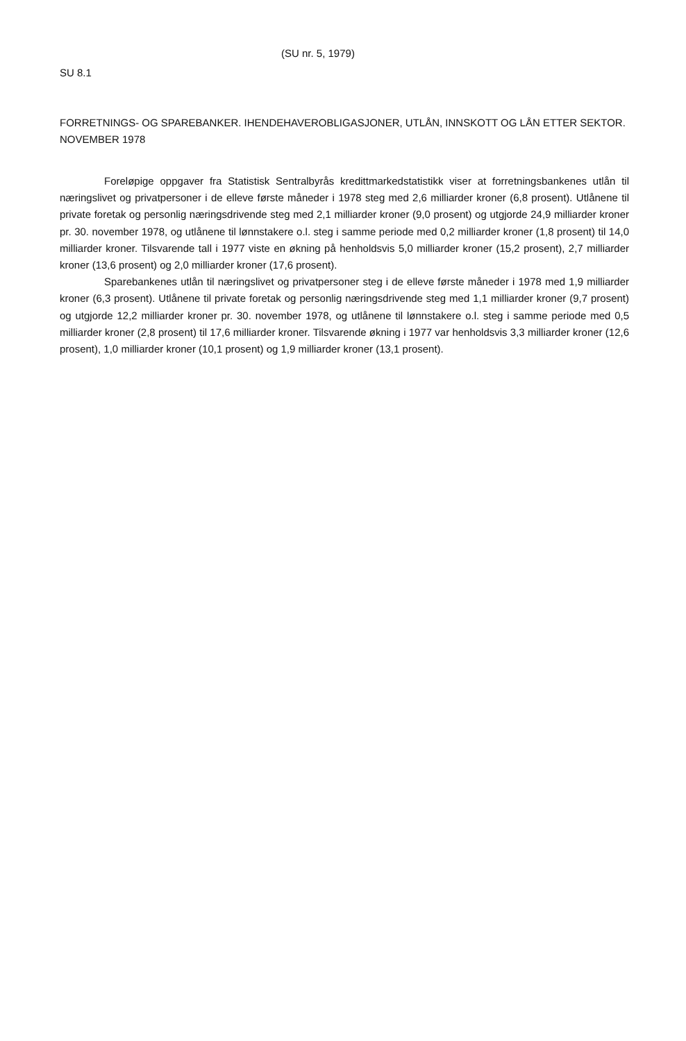(SU nr. 5, 1979)
SU 8.1
FORRETNINGS- OG SPAREBANKER. IHENDEHAVEROBLIGASJONER, UTLÅN, INNSKOTT OG LÅN ETTER SEKTOR.
NOVEMBER 1978
Foreløpige oppgaver fra Statistisk Sentralbyrås kredittmarkedstatistikk viser at forretningsbankenes utlån til næringslivet og privatpersoner i de elleve første måneder i 1978 steg med 2,6 milliarder kroner (6,8 prosent). Utlånene til private foretak og personlig næringsdrivende steg med 2,1 milliarder kroner (9,0 prosent) og utgjorde 24,9 milliarder kroner pr. 30. november 1978, og utlånene til lønnstakere o.l. steg i samme periode med 0,2 milliarder kroner (1,8 prosent) til 14,0 milliarder kroner. Tilsvarende tall i 1977 viste en økning på henholdsvis 5,0 milliarder kroner (15,2 prosent), 2,7 milliarder kroner (13,6 prosent) og 2,0 milliarder kroner (17,6 prosent).
Sparebankenes utlån til næringslivet og privatpersoner steg i de elleve første måneder i 1978 med 1,9 milliarder kroner (6,3 prosent). Utlånene til private foretak og personlig næringsdrivende steg med 1,1 milliarder kroner (9,7 prosent) og utgjorde 12,2 milliarder kroner pr. 30. november 1978, og utlånene til lønnstakere o.l. steg i samme periode med 0,5 milliarder kroner (2,8 prosent) til 17,6 milliarder kroner. Tilsvarende økning i 1977 var henholdsvis 3,3 milliarder kroner (12,6 prosent), 1,0 milliarder kroner (10,1 prosent) og 1,9 milliarder kroner (13,1 prosent).